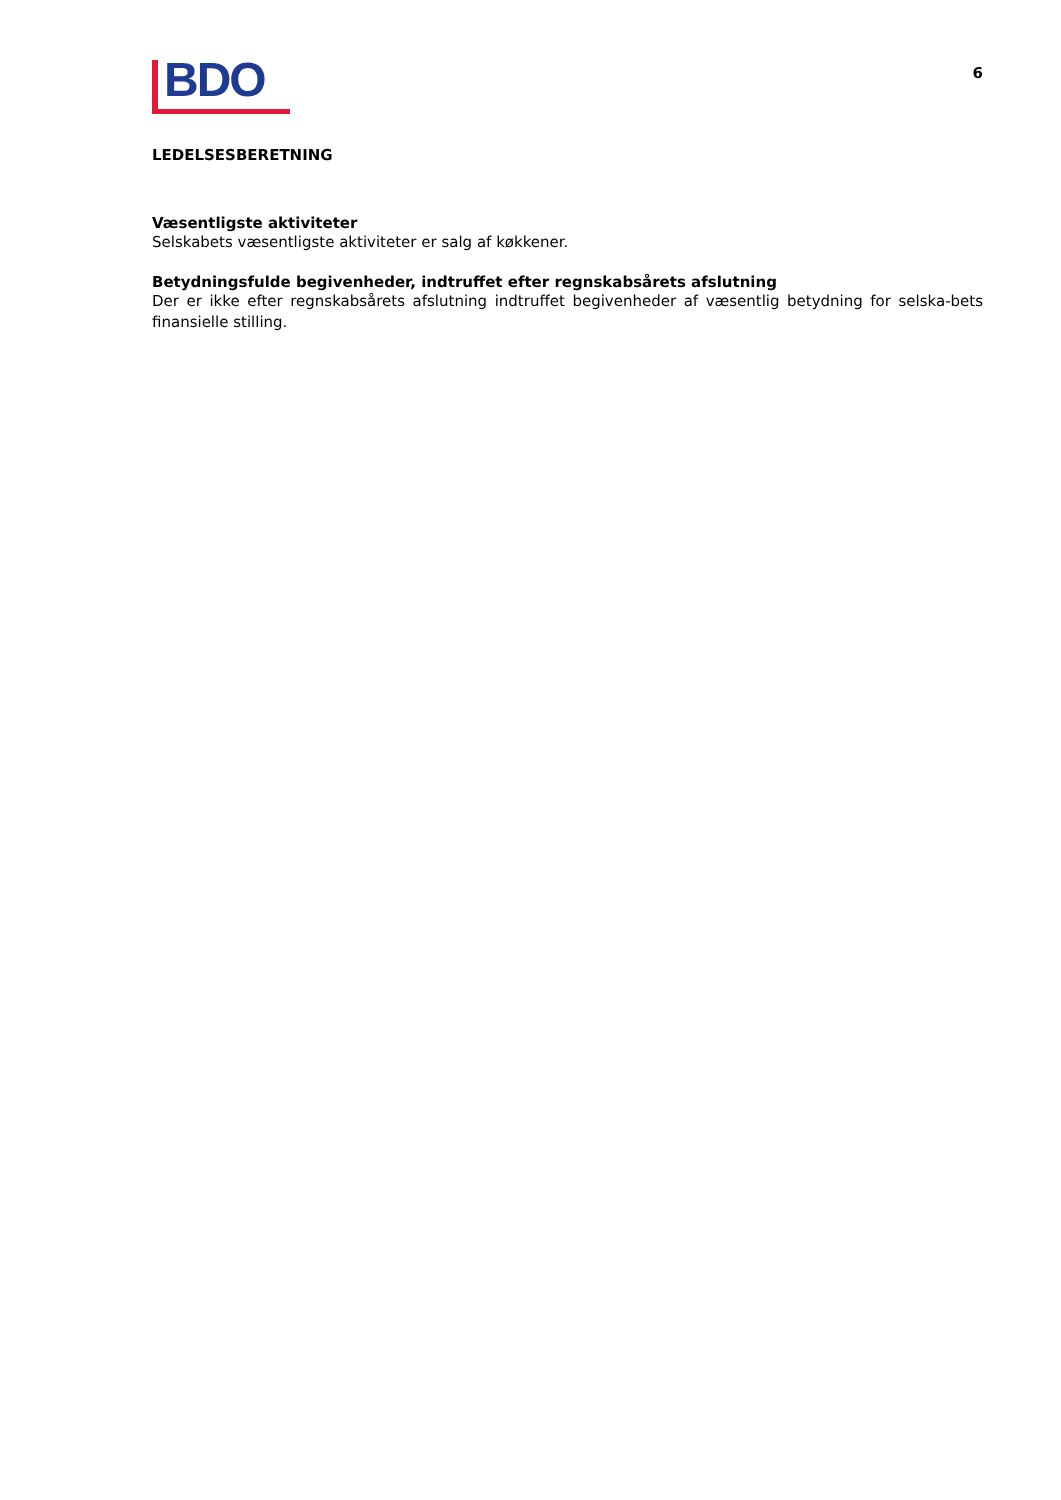BDO
6
LEDELSESBERETNING
Væsentligste aktiviteter
Selskabets væsentligste aktiviteter er salg af køkkener.
Betydningsfulde begivenheder, indtruffet efter regnskabsårets afslutning
Der er ikke efter regnskabsårets afslutning indtruffet begivenheder af væsentlig betydning for selska-bets finansielle stilling.